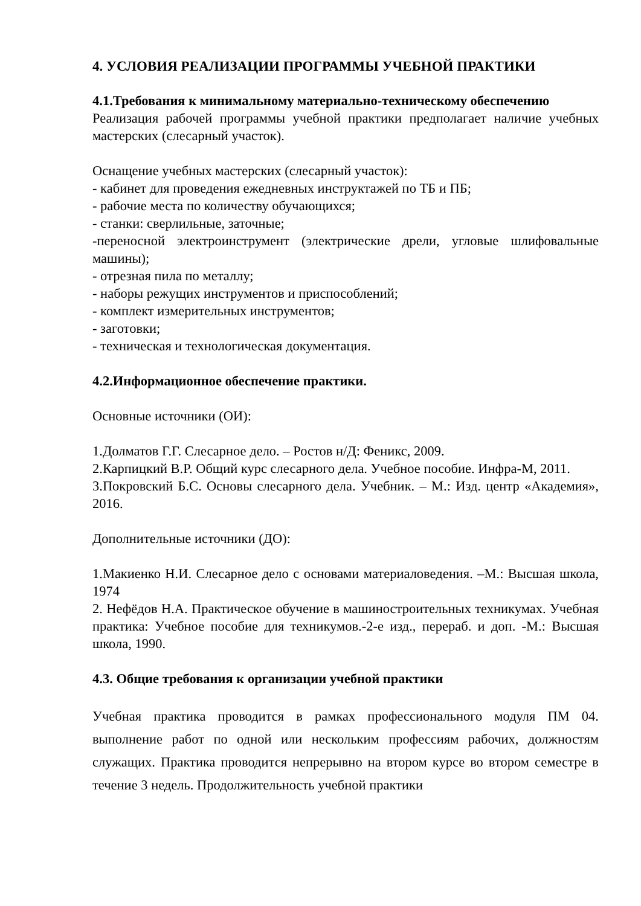4. УСЛОВИЯ РЕАЛИЗАЦИИ ПРОГРАММЫ УЧЕБНОЙ ПРАКТИКИ
4.1.Требования к минимальному материально-техническому обеспечению
Реализация рабочей программы учебной практики предполагает наличие учебных мастерских (слесарный участок).
Оснащение учебных мастерских (слесарный участок):
- кабинет для проведения ежедневных инструктажей по ТБ и ПБ;
- рабочие места по количеству обучающихся;
- станки: сверлильные, заточные;
-переносной электроинструмент (электрические дрели, угловые шлифовальные машины);
- отрезная пила по металлу;
- наборы режущих инструментов и приспособлений;
- комплект измерительных инструментов;
- заготовки;
- техническая и технологическая документация.
4.2.Информационное обеспечение практики.
Основные источники (ОИ):
1.Долматов Г.Г. Слесарное дело. – Ростов н/Д: Феникс, 2009.
2.Карпицкий В.Р. Общий курс слесарного дела. Учебное пособие. Инфра-М, 2011.
3.Покровский Б.С. Основы слесарного дела. Учебник. – М.: Изд. центр «Академия», 2016.
Дополнительные источники (ДО):
1.Макиенко Н.И. Слесарное дело с основами материаловедения. –М.: Высшая школа, 1974
2. Нефёдов Н.А. Практическое обучение в машиностроительных техникумах. Учебная практика: Учебное пособие для техникумов.-2-е изд., перераб. и доп. -М.: Высшая школа, 1990.
4.3. Общие требования к организации учебной практики
Учебная практика проводится в рамках профессионального модуля ПМ 04. выполнение работ по одной или нескольким профессиям рабочих, должностям служащих. Практика проводится непрерывно на втором курсе во втором семестре в течение 3 недель. Продолжительность учебной практики